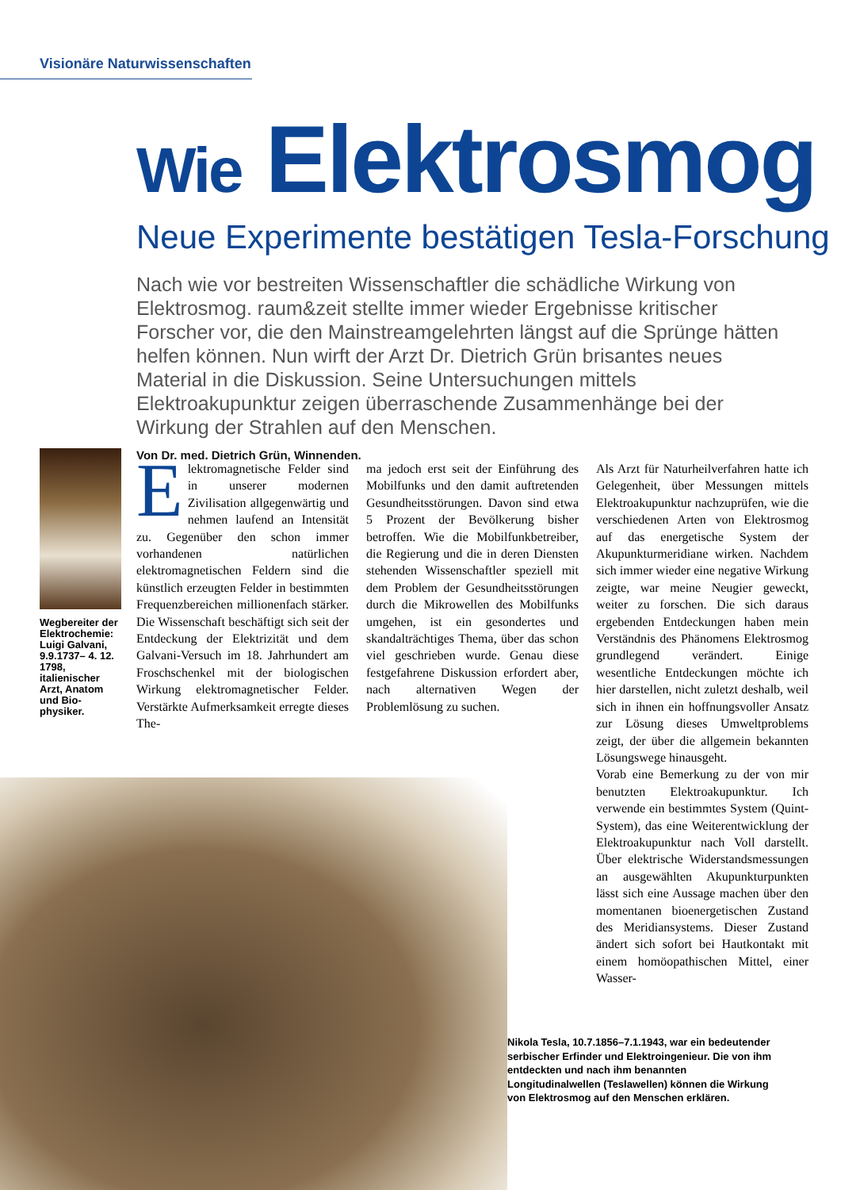Visionäre Naturwissenschaften
Wie Elektrosmog
Neue Experimente bestätigen Tesla-Forschung
Nach wie vor bestreiten Wissenschaftler die schädliche Wirkung von Elektrosmog. raum&zeit stellte immer wieder Ergebnisse kritischer Forscher vor, die den Mainstreamgelehrten längst auf die Sprünge hätten helfen können. Nun wirft der Arzt Dr. Dietrich Grün brisantes neues Material in die Diskussion. Seine Untersuchungen mittels Elektroakupunktur zeigen überraschende Zusammenhänge bei der Wirkung der Strahlen auf den Menschen.
Von Dr. med. Dietrich Grün, Winnenden.
Wegbereiter der Elektrochemie: Luigi Galvani, 9.9.1737– 4. 12. 1798, italienischer Arzt, Anatom und Bio-physiker.
Elektromagnetische Felder sind in unserer modernen Zivilisation allgegenwärtig und nehmen laufend an Intensität zu. Gegenüber den schon immer vorhandenen natürlichen elektromagnetischen Feldern sind die künstlich erzeugten Felder in bestimmten Frequenzbereichen millionenfach stärker. Die Wissenschaft beschäftigt sich seit der Entdeckung der Elektrizität und dem Galvani-Versuch im 18. Jahrhundert am Froschschenkel mit der biologischen Wirkung elektromagnetischer Felder. Verstärkte Aufmerksamkeit erregte dieses The-
ma jedoch erst seit der Einführung des Mobilfunks und den damit auftretenden Gesundheitsstörungen. Davon sind etwa 5 Prozent der Bevölkerung bisher betroffen. Wie die Mobilfunkbetreiber, die Regierung und die in deren Diensten stehenden Wissenschaftler speziell mit dem Problem der Gesundheitsstörungen durch die Mikrowellen des Mobilfunks umgehen, ist ein gesondertes und skandalträchtiges Thema, über das schon viel geschrieben wurde. Genau diese festgefahrene Diskussion erfordert aber, nach alternativen Wegen der Problemlösung zu suchen.
Als Arzt für Naturheilverfahren hatte ich Gelegenheit, über Messungen mittels Elektroakupunktur nachzuprüfen, wie die verschiedenen Arten von Elektrosmog auf das energetische System der Akupunkturmeridiane wirken. Nachdem sich immer wieder eine negative Wirkung zeigte, war meine Neugier geweckt, weiter zu forschen. Die sich daraus ergebenden Entdeckungen haben mein Verständnis des Phänomens Elektrosmog grundlegend verändert. Einige wesentliche Entdeckungen möchte ich hier darstellen, nicht zuletzt deshalb, weil sich in ihnen ein hoffnungsvoller Ansatz zur Lösung dieses Umweltproblems zeigt, der über die allgemein bekannten Lösungswege hinausgeht.
Vorab eine Bemerkung zu der von mir benutzten Elektroakupunktur. Ich verwende ein bestimmtes System (Quint-System), das eine Weiterentwicklung der Elektroakupunktur nach Voll darstellt. Über elektrische Widerstandsmessungen an ausgewählten Akupunkturpunkten lässt sich eine Aussage machen über den momentanen bioenergetischen Zustand des Meridiansystems. Dieser Zustand ändert sich sofort bei Hautkontakt mit einem homöopathischen Mittel, einer Wasser-
Nikola Tesla, 10.7.1856–7.1.1943, war ein bedeutender serbischer Erfinder und Elektroingenieur. Die von ihm entdeckten und nach ihm benannten Longitudinalwellen (Teslawellen) können die Wirkung von Elektrosmog auf den Menschen erklären.